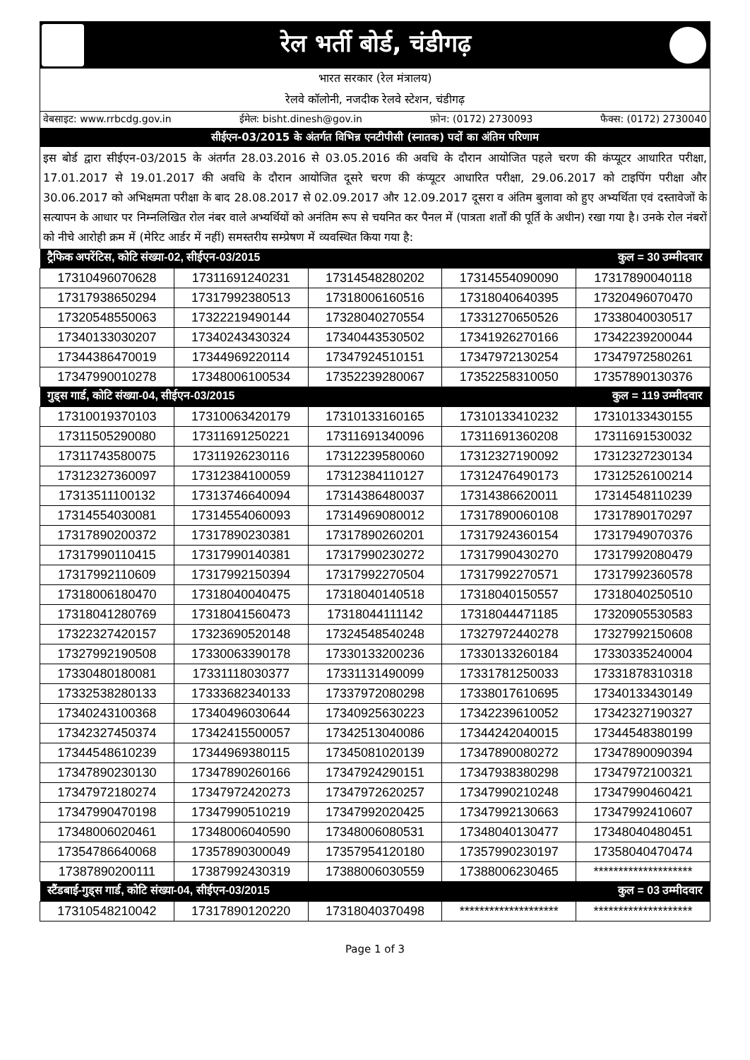रेल भर्ती बोर्ड, चंडीगढ़
भारत सरकार (रेल मंत्रालय)
रेलवे कॉलोनी, नजदीक रेलवे स्टेशन, चंडीगढ़
वेबसाइट: www.rrbcdg.gov.in ईमेल: bisht.dinesh@gov.in फ़ोन: (0172) 2730093 फैक्स: (0172) 2730040
सीईएन-03/2015 के अंतर्गत विभिन्न एनटीपीसी (स्नातक) पदों का अंतिम परिणाम
इस बोर्ड द्वारा सीईएन-03/2015 के अंतर्गत 28.03.2016 से 03.05.2016 की अवधि के दौरान आयोजित पहले चरण की कंप्यूटर आधारित परीक्षा, 17.01.2017 से 19.01.2017 की अवधि के दौरान आयोजित दूसरे चरण की कंप्यूटर आधारित परीक्षा, 29.06.2017 को टाइपिंग परीक्षा और 30.06.2017 को अभिक्षमता परीक्षा के बाद 28.08.2017 से 02.09.2017 और 12.09.2017 दूसरा व अंतिम बुलावा को हुए अभ्यर्थिता एवं दस्तावेजों के सत्यापन के आधार पर निम्नलिखित रोल नंबर वाले अभ्यर्थियों को अनंतिम रूप से चयनित कर पैनल में (पात्रता शर्तों की पूर्ति के अधीन) रखा गया है। उनके रोल नंबरों को नीचे आरोही क्रम में (मेरिट आर्डर में नहीं) समस्तरीय सम्प्रेषण में व्यवस्थित किया गया है:
| ट्रैफिक अपरेंटिस, कोटि संख्या-02, सीईएन-03/2015 कुल = 30 उम्मीदवार | | | | |
| --- | --- | --- | --- | --- |
| 17310496070628 | 17311691240231 | 17314548280202 | 17314554090090 | 17317890040118 |
| 17317938650294 | 17317992380513 | 17318006160516 | 17318040640395 | 17320496070470 |
| 17320548550063 | 17322219490144 | 17328040270554 | 17331270650526 | 17338040030517 |
| 17340133030207 | 17340243430324 | 17340443530502 | 17341926270166 | 17342239200044 |
| 17344386470019 | 17344969220114 | 17347924510151 | 17347972130254 | 17347972580261 |
| 17347990010278 | 17348006100534 | 17352239280067 | 17352258310050 | 17357890130376 |
| गुड्स गार्ड, कोटि संख्या-04, सीईएन-03/2015 कुल = 119 उम्मीदवार | | | | |
| 17310019370103 | 17310063420179 | 17310133160165 | 17310133410232 | 17310133430155 |
| 17311505290080 | 17311691250221 | 17311691340096 | 17311691360208 | 17311691530032 |
| 17311743580075 | 17311926230116 | 17312239580060 | 17312327190092 | 17312327230134 |
| 17312327360097 | 17312384100059 | 17312384110127 | 17312476490173 | 17312526100214 |
| 17313511100132 | 17313746640094 | 17314386480037 | 17314386620011 | 17314548110239 |
| 17314554030081 | 17314554060093 | 17314969080012 | 17317890060108 | 17317890170297 |
| 17317890200372 | 17317890230381 | 17317890260201 | 17317924360154 | 17317949070376 |
| 17317990110415 | 17317990140381 | 17317990230272 | 17317990430270 | 17317992080479 |
| 17317992110609 | 17317992150394 | 17317992270504 | 17317992270571 | 17317992360578 |
| 17318006180470 | 17318040040475 | 17318040140518 | 17318040150557 | 17318040250510 |
| 17318041280769 | 17318041560473 | 17318044111142 | 17318044471185 | 17320905530583 |
| 17322327420157 | 17323690520148 | 17324548540248 | 17327972440278 | 17327992150608 |
| 17327992190508 | 17330063390178 | 17330133200236 | 17330133260184 | 17330335240004 |
| 17330480180081 | 17331118030377 | 17331131490099 | 17331781250033 | 17331878310318 |
| 17332538280133 | 17333682340133 | 17337972080298 | 17338017610695 | 17340133430149 |
| 17340243100368 | 17340496030644 | 17340925630223 | 17342239610052 | 17342327190327 |
| 17342327450374 | 17342415500057 | 17342513040086 | 17344242040015 | 17344548380199 |
| 17344548610239 | 17344969380115 | 17345081020139 | 17347890080272 | 17347890090394 |
| 17347890230130 | 17347890260166 | 17347924290151 | 17347938380298 | 17347972100321 |
| 17347972180274 | 17347972420273 | 17347972620257 | 17347990210248 | 17347990460421 |
| 17347990470198 | 17347990510219 | 17347992020425 | 17347992130663 | 17347992410607 |
| 17348006020461 | 17348006040590 | 17348006080531 | 17348040130477 | 17348040480451 |
| 17354786640068 | 17357890300049 | 17357954120180 | 17357990230197 | 17358040470474 |
| 17387890200111 | 17387992430319 | 17388006030559 | 17388006230465 | ******************** |
| स्टैंडबाई-गुड्स गार्ड, कोटि संख्या-04, सीईएन-03/2015 कुल = 03 उम्मीदवार | | | | |
| 17310548210042 | 17317890120220 | 17318040370498 | ******************** | ******************** |
Page 1 of 3